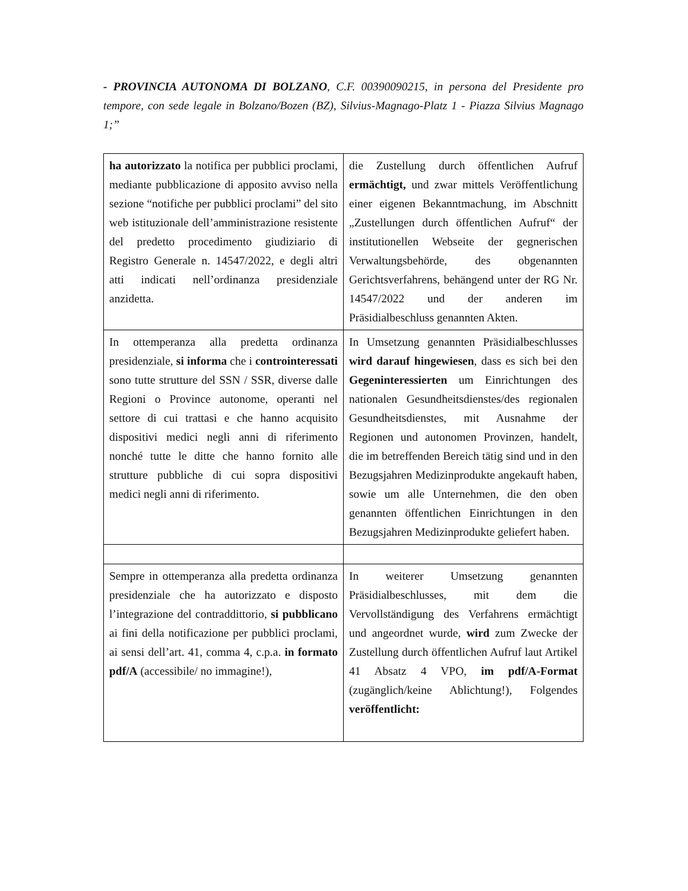- PROVINCIA AUTONOMA DI BOLZANO, C.F. 00390090215, in persona del Presidente pro tempore, con sede legale in Bolzano/Bozen (BZ), Silvius-Magnago-Platz 1 - Piazza Silvius Magnago 1;”
| ha autorizzato la notifica per pubblici proclami, mediante pubblicazione di apposito avviso nella sezione “notifiche per pubblici proclami” del sito web istituzionale dell’amministrazione resistente del predetto procedimento giudiziario di Registro Generale n. 14547/2022, e degli altri atti indicati nell’ordinanza presidenziale anzidetta. | die Zustellung durch öffentlichen Aufruf ermächtigt, und zwar mittels Veröffentlichung einer eigenen Bekanntmachung, im Abschnitt „Zustellungen durch öffentlichen Aufruf“ der institutionellen Webseite der gegnerischen Verwaltungsbehörde, des obgenannten Gerichtsverfahrens, behängend unter der RG Nr. 14547/2022 und der anderen im Präsidialbeschluss genannten Akten. |
| In ottemperanza alla predetta ordinanza presidenziale, si informa che i controinteressati sono tutte strutture del SSN / SSR, diverse dalle Regioni o Province autonome, operanti nel settore di cui trattasi e che hanno acquisito dispositivi medici negli anni di riferimento nonché tutte le ditte che hanno fornito alle strutture pubbliche di cui sopra dispositivi medici negli anni di riferimento. | In Umsetzung genannten Präsidialbeschlusses wird darauf hingewiesen , dass es sich bei den Gegeninteressierten um Einrichtungen des nationalen Gesundheitsdienstes/des regionalen Gesundheitsdienstes, mit Ausnahme der Regionen und autonomen Provinzen, handelt, die im betreffenden Bereich tätig sind und in den Bezugsjahren Medizinprodukte angekauft haben, sowie um alle Unternehmen, die den oben genannten öffentlichen Einrichtungen in den Bezugsjahren Medizinprodukte geliefert haben. |
| Sempre in ottemperanza alla predetta ordinanza presidenziale che ha autorizzato e disposto l’integrazione del contraddittorio, si pubblicano ai fini della notificazione per pubblici proclami, ai sensi dell’art. 41, comma 4, c.p.a. in formato pdf/A (accessibile/ no immagine!), | In weiterer Umsetzung genannten Präsidialbeschlusses, mit dem die Vervollständigung des Verfahrens ermächtigt und angeordnet wurde, wird zum Zwecke der Zustellung durch öffentlichen Aufruf laut Artikel 41 Absatz 4 VPO, im pdf/A-Format (zugänglich/keine Ablichtung!), Folgendes veröffentlicht: |